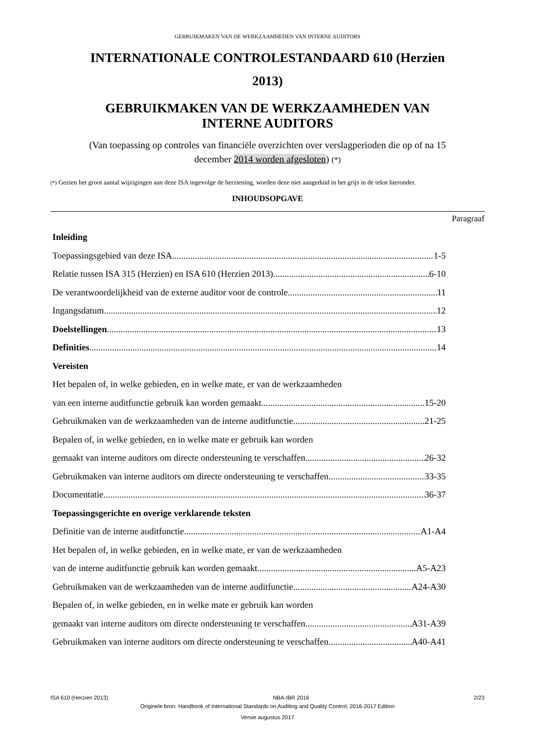GEBRUIKMAKEN VAN DE WERKZAAMHEDEN VAN INTERNE AUDITORS
INTERNATIONALE CONTROLESTANDAARD 610 (Herzien
2013)
GEBRUIKMAKEN VAN DE WERKZAAMHEDEN VAN
INTERNE AUDITORS
(Van toepassing op controles van financiële overzichten over verslagperioden die op of na 15
december 2014 worden afgesloten) (*)
(*) Gezien het groot aantal wijzigingen aan deze ISA ingevolge de herziening, worden deze niet aangeduid in het grijs in de tekst hieronder.
INHOUDSOPGAVE
Paragraaf
Inleiding
Toepassingsgebied van deze ISA 1-5
Relatie tussen ISA 315 (Herzien) en ISA 610 (Herzien 2013) 6-10
De verantwoordelijkheid van de externe auditor voor de controle 11
Ingangsdatum 12
Doelstellingen 13
Definities 14
Vereisten
Het bepalen of, in welke gebieden, en in welke mate, er van de werkzaamheden
van een interne auditfunctie gebruik kan worden gemaakt 15-20
Gebruikmaken van de werkzaamheden van de interne auditfunctie 21-25
Bepalen of, in welke gebieden, en in welke mate er gebruik kan worden
gemaakt van interne auditors om directe ondersteuning te verschaffen 26-32
Gebruikmaken van interne auditors om directe ondersteuning te verschaffen 33-35
Documentatie 36-37
Toepassingsgerichte en overige verklarende teksten
Definitie van de interne auditfunctie A1-A4
Het bepalen of, in welke gebieden, en in welke mate, er van de werkzaamheden
van de interne auditfunctie gebruik kan worden gemaakt A5-A23
Gebruikmaken van de werkzaamheden van de interne auditfunctie A24-A30
Bepalen of, in welke gebieden, en in welke mate er gebruik kan worden
gemaakt van interne auditors om directe ondersteuning te verschaffen A31-A39
Gebruikmaken van interne auditors om directe ondersteuning te verschaffen A40-A41
ISA 610 (Herzien 2013) NBA-IBR 2016 2/23
Originele bron: Handbook of International Standards on Auditing and Quality Control, 2016-2017 Edition
Versie augustus 2017